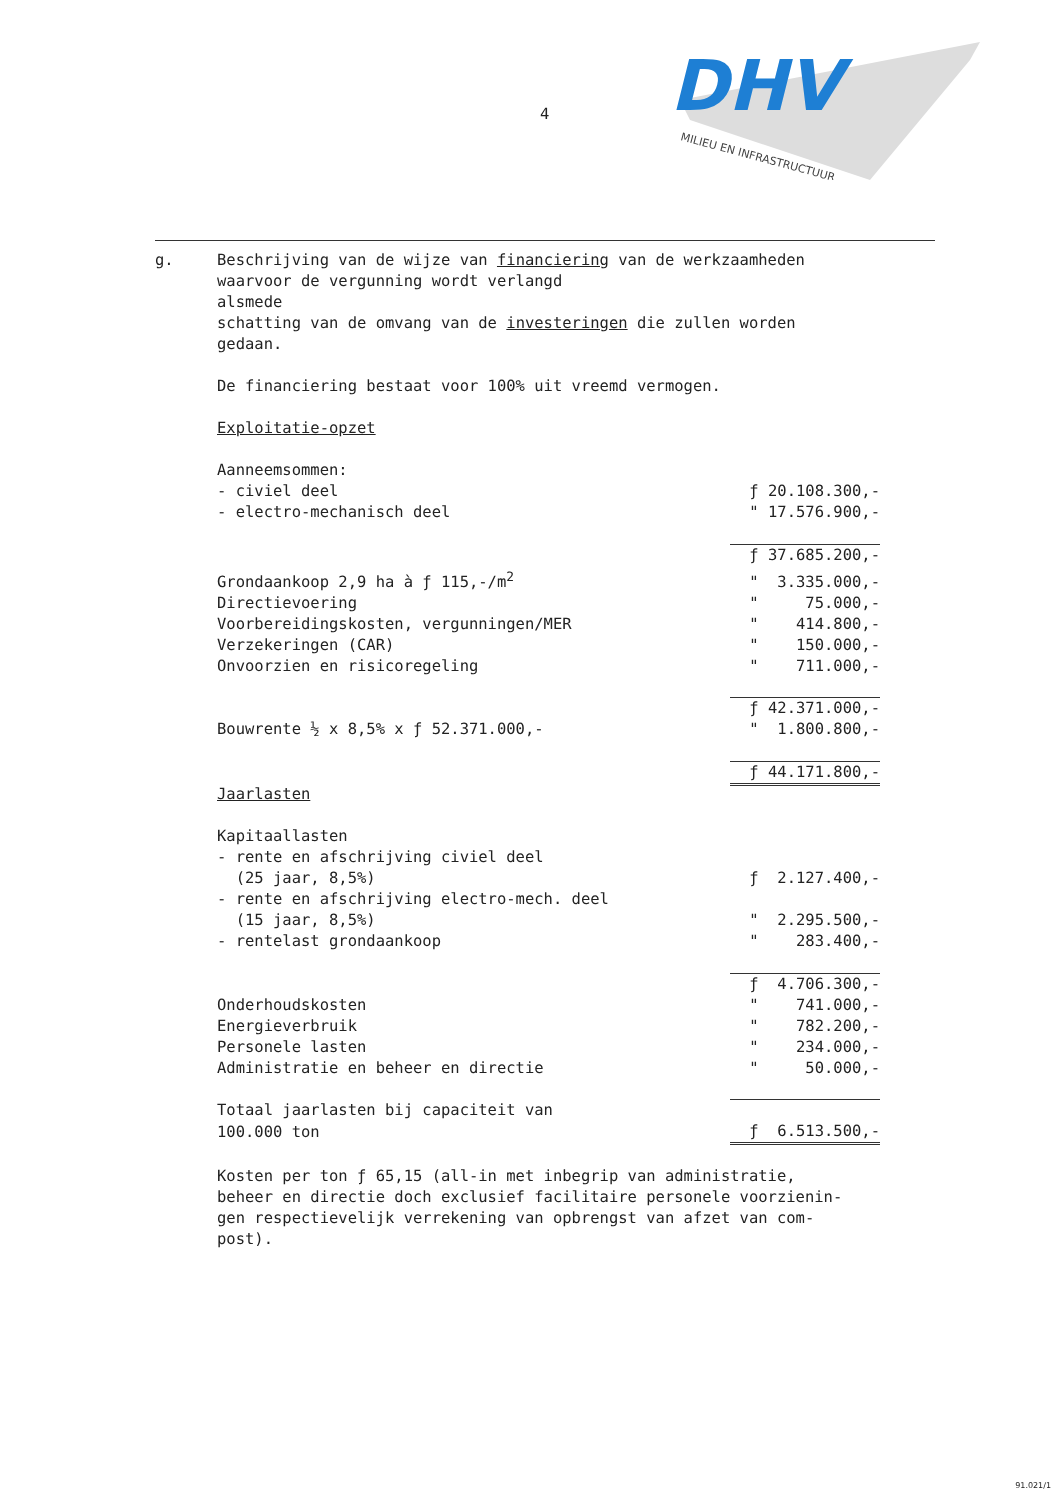4
DHV
MILIEU EN INFRASTRUCTUUR
g. Beschrijving van de wijze van financiering van de werkzaamheden
waarvoor de vergunning wordt verlangd
alsmede
schatting van de omvang van de investeringen die zullen worden
gedaan.
De financiering bestaat voor 100% uit vreemd vermogen.
Exploitatie-opzet
| Aanneemsommen: | |
| - civiel deel | ƒ 20.108.300,- |
| - electro-mechanisch deel | " 17.576.900,- |
| | ƒ 37.685.200,- |
| Grondaankoop 2,9 ha à ƒ 115,-/m<sup>2</sup> | " 3.335.000,- |
| Directievoering | " 75.000,- |
| Voorbereidingskosten, vergunningen/MER | " 414.800,- |
| Verzekeringen (CAR) | " 150.000,- |
| Onvoorzien en risicoregeling | " 711.000,- |
| | ƒ 42.371.000,- |
| Bouwrente ½ x 8,5% x ƒ 52.371.000,- | " 1.800.800,- |
| | ƒ 44.171.800,- |
| Jaarlasten | |
| Kapitaallasten | |
| - rente en afschrijving civiel deel | |
| (25 jaar, 8,5%) | ƒ 2.127.400,- |
| - rente en afschrijving electro-mech. deel | |
| (15 jaar, 8,5%) | " 2.295.500,- |
| - rentelast grondaankoop | " 283.400,- |
| | ƒ 4.706.300,- |
| Onderhoudskosten | " 741.000,- |
| Energieverbruik | " 782.200,- |
| Personele lasten | " 234.000,- |
| Administratie en beheer en directie | " 50.000,- |
| Totaal jaarlasten bij capaciteit van | |
| 100.000 ton | ƒ 6.513.500,- |
Kosten per ton ƒ 65,15 (all-in met inbegrip van administratie,
beheer en directie doch exclusief facilitaire personele voorzienin-
gen respectievelijk verrekening van opbrengst van afzet van com-
post).
91.021/1